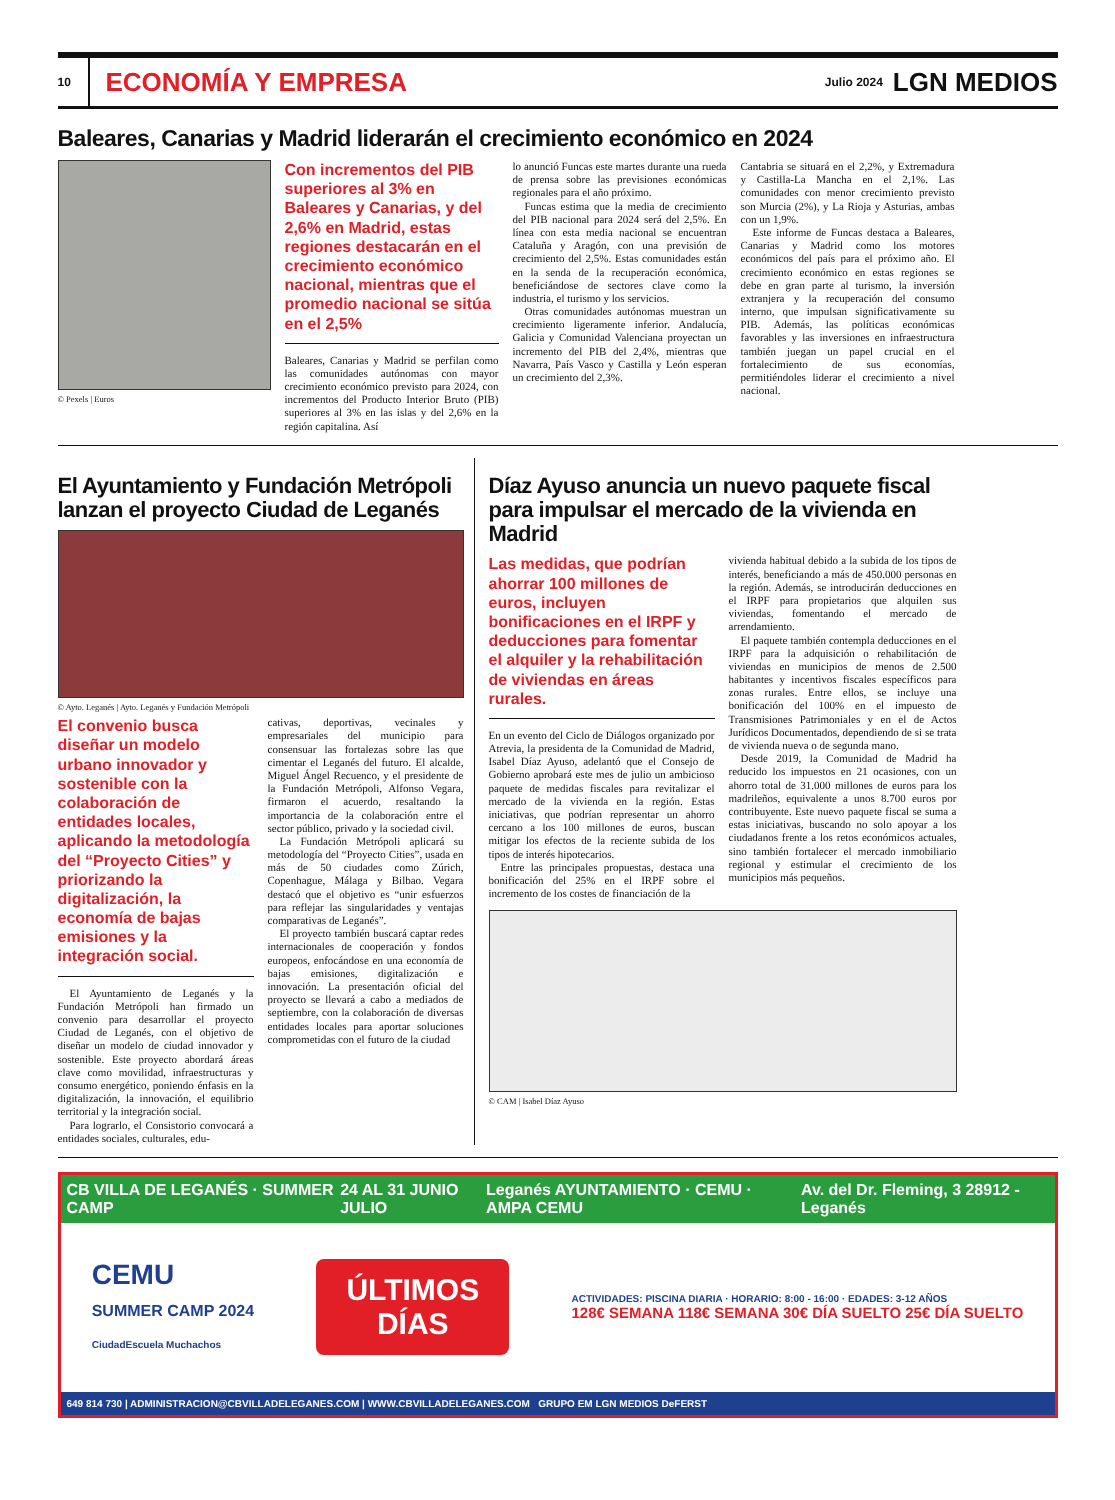10
ECONOMÍA Y EMPRESA
Julio 2024
LGN MEDIOS
Baleares, Canarias y Madrid liderarán el crecimiento económico en 2024
© Pexels | Euros
Con incrementos del PIB superiores al 3% en Baleares y Canarias, y del 2,6% en Madrid, estas regiones destacarán en el crecimiento económico nacional, mientras que el promedio nacional se sitúa en el 2,5%
Baleares, Canarias y Madrid se perfilan como las comunidades autónomas con mayor crecimiento económico previsto para 2024, con incrementos del Producto Interior Bruto (PIB) superiores al 3% en las islas y del 2,6% en la región capitalina. Así
lo anunció Funcas este martes durante una rueda de prensa sobre las previsiones económicas regionales para el año próximo.
Funcas estima que la media de crecimiento del PIB nacional para 2024 será del 2,5%. En línea con esta media nacional se encuentran Cataluña y Aragón, con una previsión de crecimiento del 2,5%. Estas comunidades están en la senda de la recuperación económica, beneficiándose de sectores clave como la industria, el turismo y los servicios.
Otras comunidades autónomas muestran un crecimiento ligeramente inferior. Andalucía, Galicia y Comunidad Valenciana proyectan un incremento del PIB del 2,4%, mientras que Navarra, País Vasco y Castilla y León esperan un crecimiento del 2,3%.
Cantabria se situará en el 2,2%, y Extremadura y Castilla-La Mancha en el 2,1%. Las comunidades con menor crecimiento previsto son Murcia (2%), y La Rioja y Asturias, ambas con un 1,9%.
Este informe de Funcas destaca a Baleares, Canarias y Madrid como los motores económicos del país para el próximo año. El crecimiento económico en estas regiones se debe en gran parte al turismo, la inversión extranjera y la recuperación del consumo interno, que impulsan significativamente su PIB. Además, las políticas económicas favorables y las inversiones en infraestructura también juegan un papel crucial en el fortalecimiento de sus economías, permitiéndoles liderar el crecimiento a nivel nacional.
El Ayuntamiento y Fundación Metrópoli lanzan el proyecto Ciudad de Leganés
© Ayto. Leganés | Ayto. Leganés y Fundación Metrópoli
El convenio busca diseñar un modelo urbano innovador y sostenible con la colaboración de entidades locales, aplicando la metodología del “Proyecto Cities” y priorizando la digitalización, la economía de bajas emisiones y la integración social.
El Ayuntamiento de Leganés y la Fundación Metrópoli han firmado un convenio para desarrollar el proyecto Ciudad de Leganés, con el objetivo de diseñar un modelo de ciudad innovador y sostenible. Este proyecto abordará áreas clave como movilidad, infraestructuras y consumo energético, poniendo énfasis en la digitalización, la innovación, el equilibrio territorial y la integración social.
Para lograrlo, el Consistorio convocará a entidades sociales, culturales, edu-
cativas, deportivas, vecinales y empresariales del municipio para consensuar las fortalezas sobre las que cimentar el Leganés del futuro. El alcalde, Miguel Ángel Recuenco, y el presidente de la Fundación Metrópoli, Alfonso Vegara, firmaron el acuerdo, resaltando la importancia de la colaboración entre el sector público, privado y la sociedad civil.
La Fundación Metrópoli aplicará su metodología del “Proyecto Cities”, usada en más de 50 ciudades como Zúrich, Copenhague, Málaga y Bilbao. Vegara destacó que el objetivo es “unir esfuerzos para reflejar las singularidades y ventajas comparativas de Leganés”.
El proyecto también buscará captar redes internacionales de cooperación y fondos europeos, enfocándose en una economía de bajas emisiones, digitalización e innovación. La presentación oficial del proyecto se llevará a cabo a mediados de septiembre, con la colaboración de diversas entidades locales para aportar soluciones comprometidas con el futuro de la ciudad
Díaz Ayuso anuncia un nuevo paquete fiscal para impulsar el mercado de la vivienda en Madrid
Las medidas, que podrían ahorrar 100 millones de euros, incluyen bonificaciones en el IRPF y deducciones para fomentar el alquiler y la rehabilitación de viviendas en áreas rurales.
En un evento del Ciclo de Diálogos organizado por Atrevia, la presidenta de la Comunidad de Madrid, Isabel Díaz Ayuso, adelantó que el Consejo de Gobierno aprobará este mes de julio un ambicioso paquete de medidas fiscales para revitalizar el mercado de la vivienda en la región. Estas iniciativas, que podrían representar un ahorro cercano a los 100 millones de euros, buscan mitigar los efectos de la reciente subida de los tipos de interés hipotecarios.
Entre las principales propuestas, destaca una bonificación del 25% en el IRPF sobre el incremento de los costes de financiación de la
vivienda habitual debido a la subida de los tipos de interés, beneficiando a más de 450.000 personas en la región. Además, se introducirán deducciones en el IRPF para propietarios que alquilen sus viviendas, fomentando el mercado de arrendamiento.
El paquete también contempla deducciones en el IRPF para la adquisición o rehabilitación de viviendas en municipios de menos de 2.500 habitantes y incentivos fiscales específicos para zonas rurales. Entre ellos, se incluye una bonificación del 100% en el impuesto de Transmisiones Patrimoniales y en el de Actos Jurídicos Documentados, dependiendo de si se trata de vivienda nueva o de segunda mano.
Desde 2019, la Comunidad de Madrid ha reducido los impuestos en 21 ocasiones, con un ahorro total de 31.000 millones de euros para los madrileños, equivalente a unos 8.700 euros por contribuyente. Este nuevo paquete fiscal se suma a estas iniciativas, buscando no solo apoyar a los ciudadanos frente a los retos económicos actuales, sino también fortalecer el mercado inmobiliario regional y estimular el crecimiento de los municipios más pequeños.
© CAM | Isabel Díaz Ayuso
CB VILLA DE LEGANÉS · SUMMER CAMP 24 AL 31 JUNIO JULIO Leganés AYUNTAMIENTO · CEMU · AMPA CEMU Av. del Dr. Fleming, 3 28912 - Leganés
CEMU
SUMMER CAMP 2024
CiudadEscuela Muchachos
ÚLTIMOS
DÍAS
ACTIVIDADES: PISCINA DIARIA · HORARIO: 8:00 - 16:00 · EDADES: 3-12 AÑOS
128€ SEMANA 118€ SEMANA 30€ DÍA SUELTO 25€ DÍA SUELTO
649 814 730 | ADMINISTRACION@CBVILLADELEGANES.COM | WWW.CBVILLADELEGANES.COM GRUPO EM LGN MEDIOS DeFERST